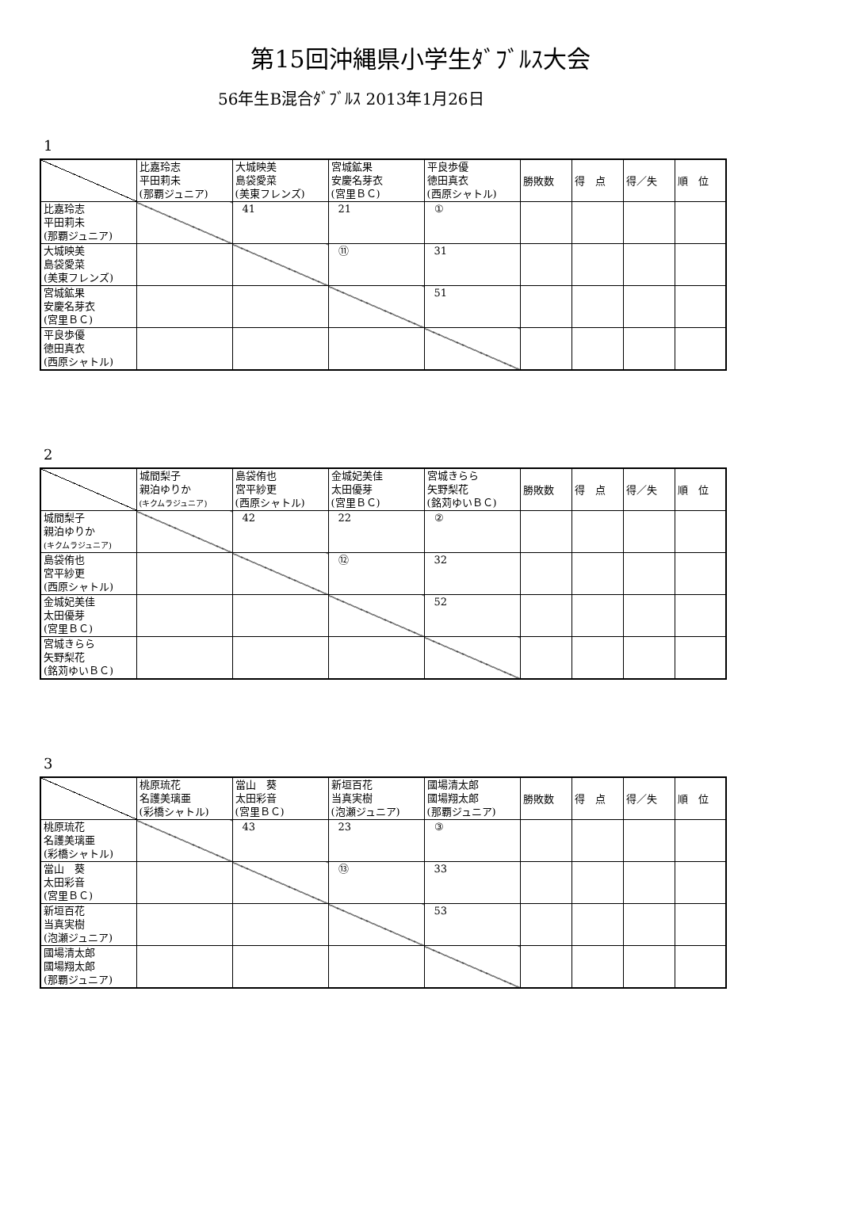第15回沖縄県小学生ﾀﾞﾌﾞﾙｽ大会
56年生B混合ﾀﾞﾌﾞﾙｽ 2013年1月26日
1
| | 比嘉玲志 平田莉未 (那覇ジュニア) | 大城映美 島袋愛菜 (美東フレンズ) | 宮城鉱果 安慶名芽衣 (宮里ＢＣ) | 平良歩優 徳田真衣 (西原シャトル) | 勝敗数 | 得 点 | 得／失 | 順 位 |
| 比嘉玲志 平田莉未 (那覇ジュニア) | | 41 | 21 | ① | | | | |
| 大城映美 島袋愛菜 (美東フレンズ) | | | ⑪ | 31 | | | | |
| 宮城鉱果 安慶名芽衣 (宮里ＢＣ) | | | | 51 | | | | |
| 平良歩優 徳田真衣 (西原シャトル) | | | | | | | | |
2
| | 城間梨子 親泊ゆりか (キクムラジュニア) | 島袋侑也 宮平紗更 (西原シャトル) | 金城妃美佳 太田優芽 (宮里ＢＣ) | 宮城きらら 矢野梨花 (銘苅ゆいＢＣ) | 勝敗数 | 得 点 | 得／失 | 順 位 |
| 城間梨子 親泊ゆりか (キクムラジュニア) | | 42 | 22 | ② | | | | |
| 島袋侑也 宮平紗更 (西原シャトル) | | | ⑫ | 32 | | | | |
| 金城妃美佳 太田優芽 (宮里ＢＣ) | | | | 52 | | | | |
| 宮城きらら 矢野梨花 (銘苅ゆいＢＣ) | | | | | | | | |
3
| | 桃原琉花 名護美璃亜 (彩橋シャトル) | 當山 葵 太田彩音 (宮里ＢＣ) | 新垣百花 当真実樹 (泡瀬ジュニア) | 國場清太郎 國場翔太郎 (那覇ジュニア) | 勝敗数 | 得 点 | 得／失 | 順 位 |
| 桃原琉花 名護美璃亜 (彩橋シャトル) | | 43 | 23 | ③ | | | | |
| 當山 葵 太田彩音 (宮里ＢＣ) | | | ⑬ | 33 | | | | |
| 新垣百花 当真実樹 (泡瀬ジュニア) | | | | 53 | | | | |
| 國場清太郎 國場翔太郎 (那覇ジュニア) | | | | | | | | |